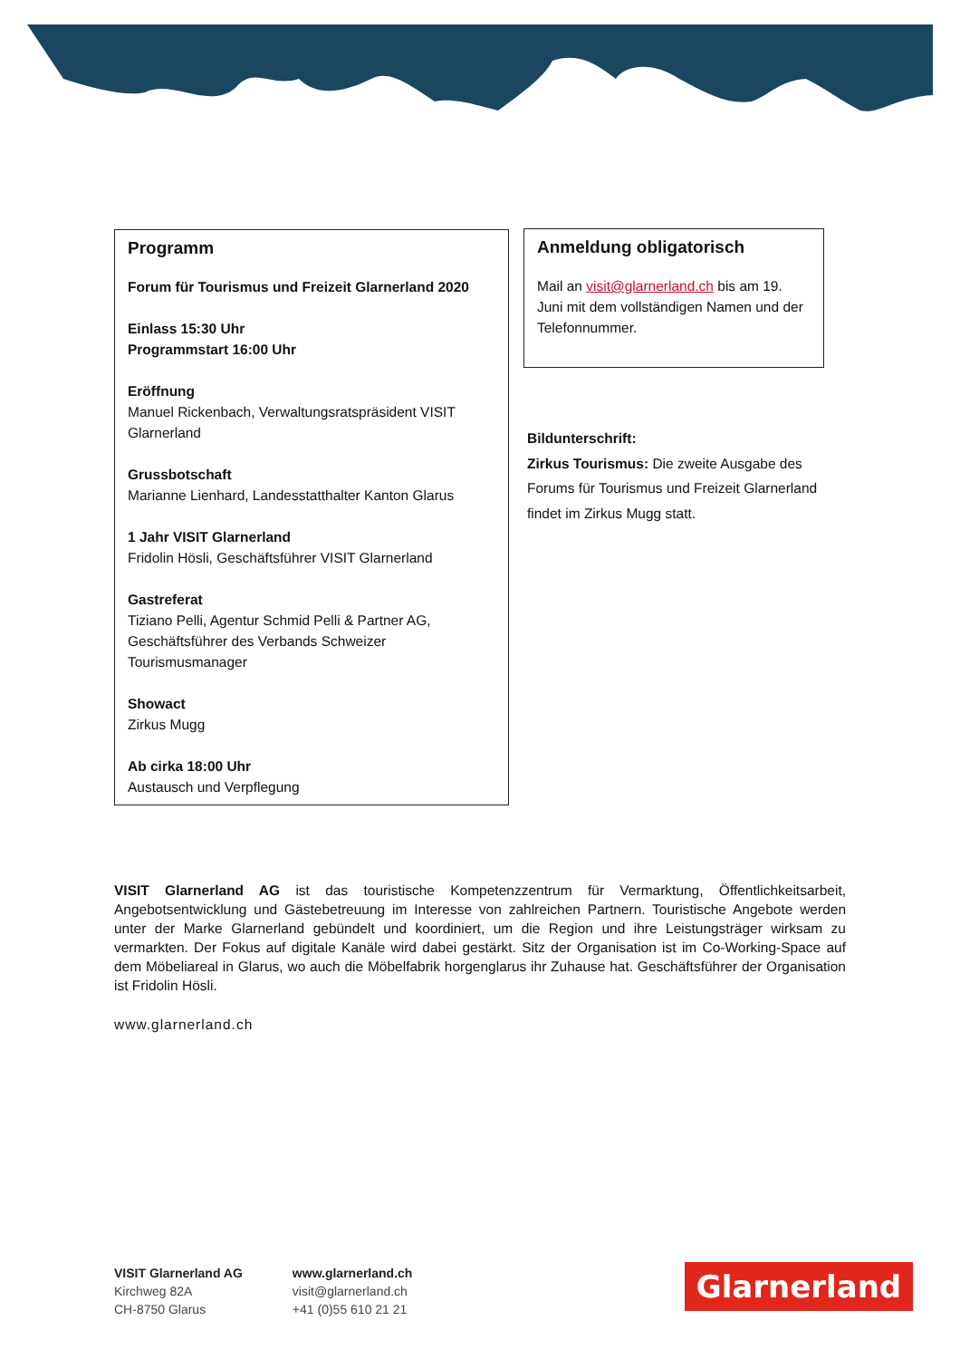Programm
Forum für Tourismus und Freizeit Glarnerland 2020
Einlass 15:30 Uhr
Programmstart 16:00 Uhr
Eröffnung
Manuel Rickenbach, Verwaltungsratspräsident VISIT Glarnerland
Grussbotschaft
Marianne Lienhard, Landesstatthalter Kanton Glarus
1 Jahr VISIT Glarnerland
Fridolin Hösli, Geschäftsführer VISIT Glarnerland
Gastreferat
Tiziano Pelli, Agentur Schmid Pelli & Partner AG, Geschäftsführer des Verbands Schweizer Tourismusmanager
Showact
Zirkus Mugg
Ab cirka 18:00 Uhr
Austausch und Verpflegung
Anmeldung obligatorisch
Mail an visit@glarnerland.ch bis am 19. Juni mit dem vollständigen Namen und der Telefonnummer.
Bildunterschrift:
Zirkus Tourismus: Die zweite Ausgabe des Forums für Tourismus und Freizeit Glarnerland findet im Zirkus Mugg statt.
VISIT Glarnerland AG ist das touristische Kompetenzzentrum für Vermarktung, Öffentlichkeitsarbeit, Angebotsentwicklung und Gästebetreuung im Interesse von zahlreichen Partnern. Touristische Angebote werden unter der Marke Glarnerland gebündelt und koordiniert, um die Region und ihre Leistungsträger wirksam zu vermarkten. Der Fokus auf digitale Kanäle wird dabei gestärkt. Sitz der Organisation ist im Co-Working-Space auf dem Möbeliareal in Glarus, wo auch die Möbelfabrik horgenglarus ihr Zuhause hat. Geschäftsführer der Organisation ist Fridolin Hösli.
www.glarnerland.ch
VISIT Glarnerland AG
Kirchweg 82A
CH-8750 Glarus
www.glarnerland.ch
visit@glarnerland.ch
+41 (0)55 610 21 21
Glarnerland